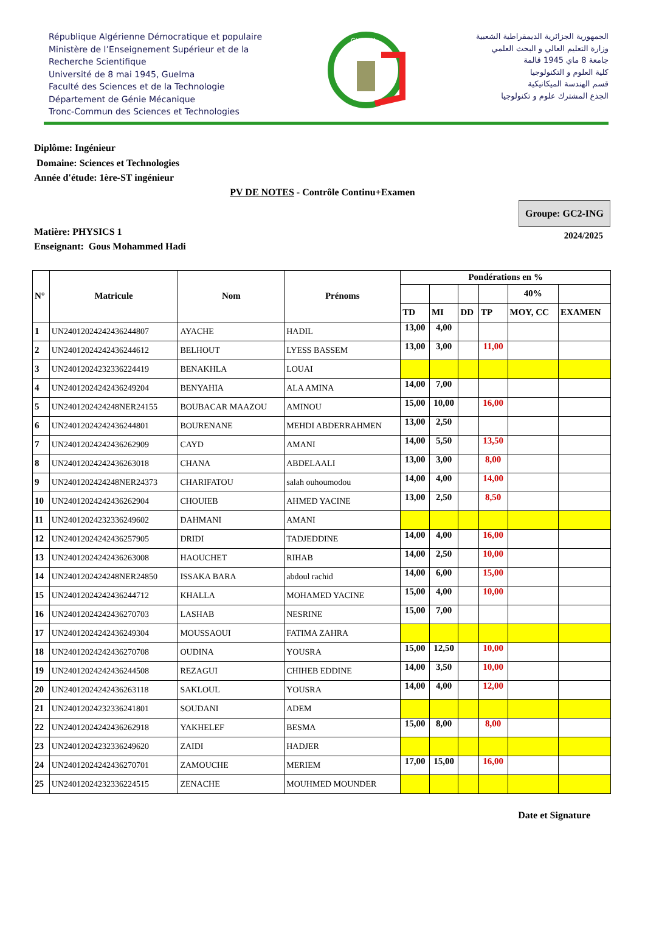République Algérienne Démocratique et populaire
Ministère de l’Enseignement Supérieur et de la
Recherche Scientifique
Université de 8 mai 1945, Guelma
Faculté des Sciences et de la Technologie
Département de Génie Mécanique
Tronc-Commun des Sciences et Technologies
GUELMA
الجمهورية الجزائرية الديمقراطية الشعبية
وزارة التعليم العالي و البحث العلمي
جامعة 8 ماي 1945 قالمة
كلية العلوم و التكنولوجيا
قسم الهندسة الميكانيكية
الجذع المشترك علوم و تكنولوجيا
Diplôme: Ingénieur
Domaine: Sciences et Technologies
Année d'étude: 1ère-ST ingénieur
PV DE NOTES - Contrôle Continu+Examen
Matière: PHYSICS 1
Enseignant: Gous Mohammed Hadi
Groupe: GC2-ING
2024/2025
| N° | Matricule | Nom | Prénoms | Pondérations en % | | | | | |
| --- | --- | --- | --- | --- | --- | --- | --- | --- | --- |
| | | | | | | | | 40% | |
| | | | | TD | MI | DD | TP | MOY, CC | EXAMEN |
| 1 | UN24012024242436244807 | AYACHE | HADIL | 13,00 | 4,00 | | | | |
| 2 | UN24012024242436244612 | BELHOUT | LYESS BASSEM | 13,00 | 3,00 | | 11,00 | | |
| 3 | UN24012024232336224419 | BENAKHLA | LOUAI | | | | | | |
| 4 | UN24012024242436249204 | BENYAHIA | ALA AMINA | 14,00 | 7,00 | | | | |
| 5 | UN2401202424248NER24155 | BOUBACAR MAAZOU | AMINOU | 15,00 | 10,00 | | 16,00 | | |
| 6 | UN24012024242436244801 | BOURENANE | MEHDI ABDERRAHMEN | 13,00 | 2,50 | | | | |
| 7 | UN24012024242436262909 | CAYD | AMANI | 14,00 | 5,50 | | 13,50 | | |
| 8 | UN24012024242436263018 | CHANA | ABDELAALI | 13,00 | 3,00 | | 8,00 | | |
| 9 | UN2401202424248NER24373 | CHARIFATOU | salah ouhoumodou | 14,00 | 4,00 | | 14,00 | | |
| 10 | UN24012024242436262904 | CHOUIEB | AHMED YACINE | 13,00 | 2,50 | | 8,50 | | |
| 11 | UN24012024232336249602 | DAHMANI | AMANI | | | | | | |
| 12 | UN24012024242436257905 | DRIDI | TADJEDDINE | 14,00 | 4,00 | | 16,00 | | |
| 13 | UN24012024242436263008 | HAOUCHET | RIHAB | 14,00 | 2,50 | | 10,00 | | |
| 14 | UN2401202424248NER24850 | ISSAKA BARA | abdoul rachid | 14,00 | 6,00 | | 15,00 | | |
| 15 | UN24012024242436244712 | KHALLA | MOHAMED YACINE | 15,00 | 4,00 | | 10,00 | | |
| 16 | UN24012024242436270703 | LASHAB | NESRINE | 15,00 | 7,00 | | | | |
| 17 | UN24012024242436249304 | MOUSSAOUI | FATIMA ZAHRA | | | | | | |
| 18 | UN24012024242436270708 | OUDINA | YOUSRA | 15,00 | 12,50 | | 10,00 | | |
| 19 | UN24012024242436244508 | REZAGUI | CHIHEB EDDINE | 14,00 | 3,50 | | 10,00 | | |
| 20 | UN24012024242436263118 | SAKLOUL | YOUSRA | 14,00 | 4,00 | | 12,00 | | |
| 21 | UN24012024232336241801 | SOUDANI | ADEM | | | | | | |
| 22 | UN24012024242436262918 | YAKHELEF | BESMA | 15,00 | 8,00 | | 8,00 | | |
| 23 | UN24012024232336249620 | ZAIDI | HADJER | | | | | | |
| 24 | UN24012024242436270701 | ZAMOUCHE | MERIEM | 17,00 | 15,00 | | 16,00 | | |
| 25 | UN24012024232336224515 | ZENACHE | MOUHMED MOUNDER | | | | | | |
Date et Signature